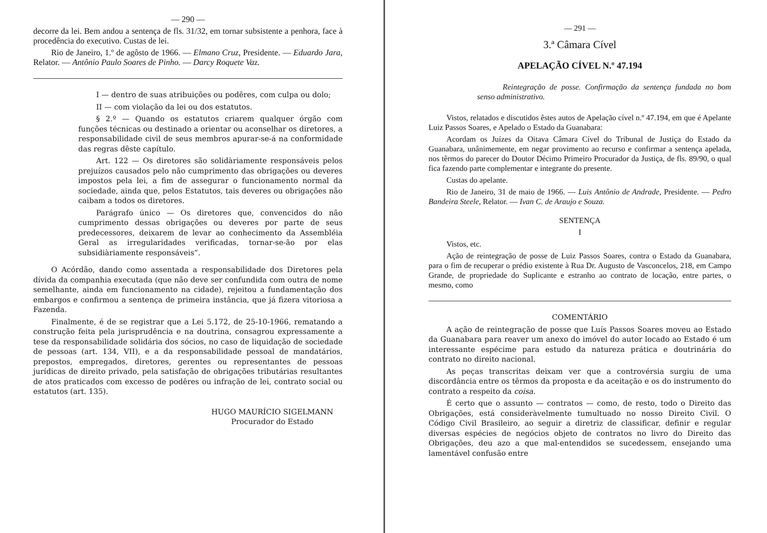— 290 —
decorre da lei. Bem andou a sentença de fls. 31/32, em tornar subsistente a penhora, face à procedência do executivo. Custas de lei.
Rio de Janeiro, 1.º de agôsto de 1966. — Elmano Cruz, Presidente. — Eduardo Jara, Relator. — Antônio Paulo Soares de Pinho. — Darcy Roquete Vaz.
I — dentro de suas atribuições ou podêres, com culpa ou dolo;
II — com violação da lei ou dos estatutos.
§ 2.º — Quando os estatutos criarem qualquer órgão com funções técnicas ou destinado a orientar ou aconselhar os diretores, a responsabilidade civil de seus membros apurar-se-á na conformidade das regras dêste capítulo.
Art. 122 — Os diretores são solidàriamente responsáveis pelos prejuízos causados pelo não cumprimento das obrigações ou deveres impostos pela lei, a fim de assegurar o funcionamento normal da sociedade, ainda que, pelos Estatutos, tais deveres ou obrigações não caibam a todos os diretores.
Parágrafo único — Os diretores que, convencidos do não cumprimento dessas obrigações ou deveres por parte de seus predecessores, deixarem de levar ao conhecimento da Assembléia Geral as irregularidades verificadas, tornar-se-ão por elas subsidiàriamente responsáveis”.
O Acórdão, dando como assentada a responsabilidade dos Diretores pela dívida da companhia executada (que não deve ser confundida com outra de nome semelhante, ainda em funcionamento na cidade), rejeitou a fundamentação dos embargos e confirmou a sentença de primeira instância, que já fizera vitoriosa a Fazenda.
Finalmente, é de se registrar que a Lei 5.172, de 25-10-1966, rematando a construção feita pela jurisprudência e na doutrina, consagrou expressamente a tese da responsabilidade solidária dos sócios, no caso de liquidação de sociedade de pessoas (art. 134, VII), e a da responsabilidade pessoal de mandatários, prepostos, empregados, diretores, gerentes ou representantes de pessoas jurídicas de direito privado, pela satisfação de obrigações tributárias resultantes de atos praticados com excesso de podêres ou infração de lei, contrato social ou estatutos (art. 135).
HUGO MAURÍCIO SIGELMANN
Procurador do Estado
— 291 —
3.ª Câmara Cível
APELAÇÃO CÍVEL N.º 47.194
Reintegração de posse. Confirmação da sentença fundada no bom senso administrativo.
Vistos, relatados e discutidos êstes autos de Apelação cível n.º 47.194, em que é Apelante Luiz Passos Soares, e Apelado o Estado da Guanabara:
Acordam os Juízes da Oitava Câmara Cível do Tribunal de Justiça do Estado da Guanabara, unânimemente, em negar provimento ao recurso e confirmar a sentença apelada, nos têrmos do parecer do Doutor Décimo Primeiro Procurador da Justiça, de fls. 89/90, o qual fica fazendo parte complementar e integrante do presente.
Custas do apelante.
Rio de Janeiro, 31 de maio de 1966. — Luis Antônio de Andrade, Presidente. — Pedro Bandeira Steele, Relator. — Ivan C. de Araujo e Souza.
SENTENÇA
I
Vistos, etc.
Ação de reintegração de posse de Luiz Passos Soares, contra o Estado da Guanabara, para o fim de recuperar o prédio existente à Rua Dr. Augusto de Vasconcelos, 218, em Campo Grande, de propriedade do Suplicante e estranho ao contrato de locação, entre partes, o mesmo, como
COMENTÁRIO
A ação de reintegração de posse que Luís Passos Soares moveu ao Estado da Guanabara para reaver um anexo do imóvel do autor locado ao Estado é um interessante espécime para estudo da natureza prática e doutrinária do contrato no direito nacional.
As peças transcritas deixam ver que a controvérsia surgiu de uma discordância entre os têrmos da proposta e da aceitação e os do instrumento do contrato a respeito da coisa.
É certo que o assunto — contratos — como, de resto, todo o Direito das Obrigações, está consideràvelmente tumultuado no nosso Direito Civil. O Código Civil Brasileiro, ao seguir a diretriz de classificar, definir e regular diversas espécies de negócios objeto de contratos no livro do Direito das Obrigações, deu azo a que mal-entendidos se sucedessem, ensejando uma lamentável confusão entre